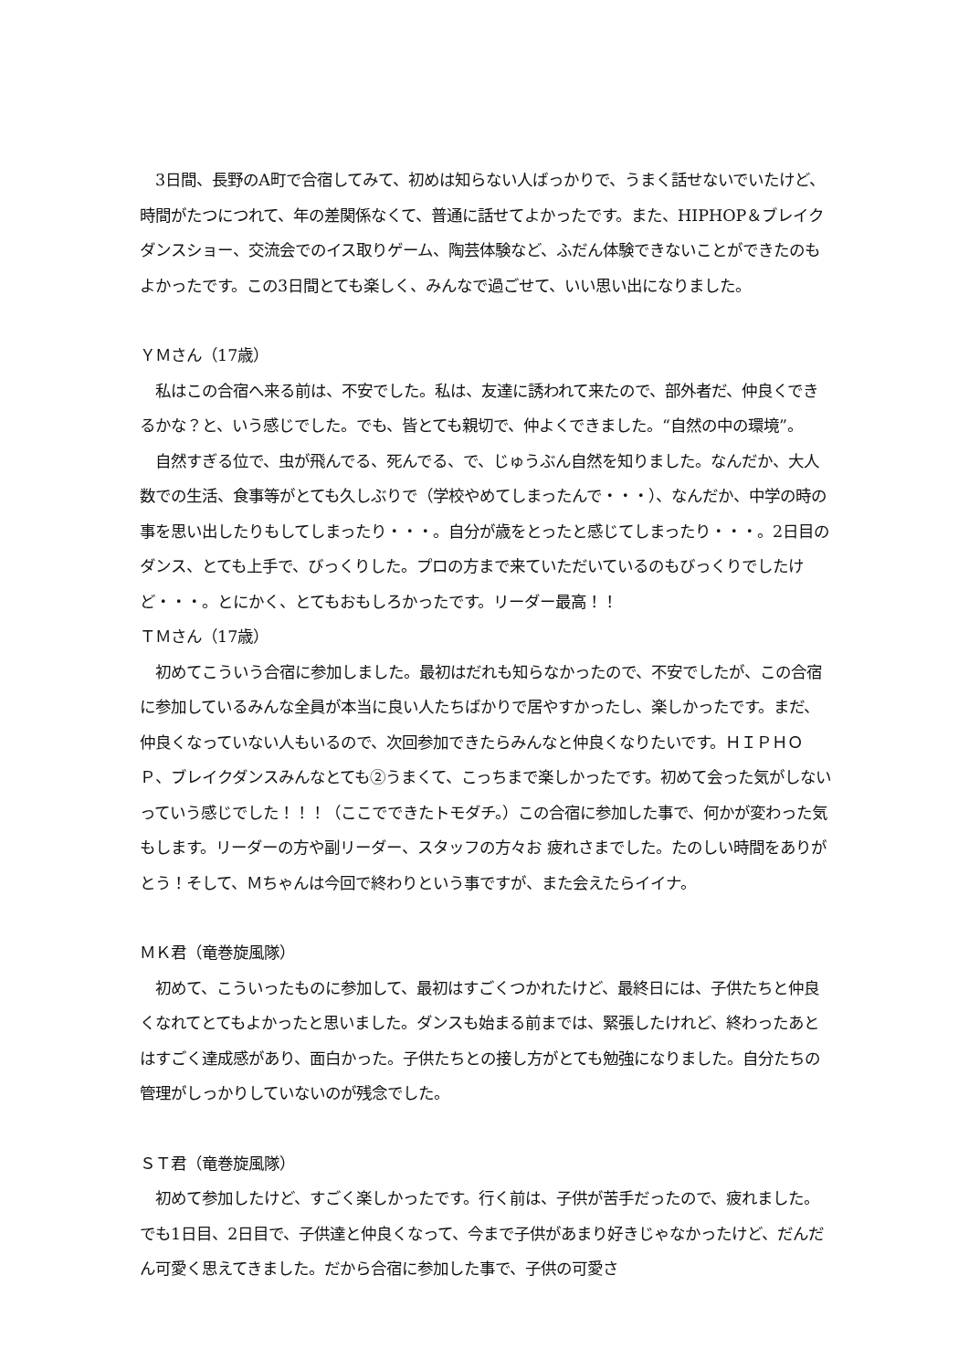3日間、長野のA町で合宿してみて、初めは知らない人ばっかりで、うまく話せないでいたけど、時間がたつにつれて、年の差関係なくて、普通に話せてよかったです。また、HIPHOP＆ブレイクダンスショー、交流会でのイス取りゲーム、陶芸体験など、ふだん体験できないことができたのもよかったです。この3日間とても楽しく、みんなで過ごせて、いい思い出になりました。
ＹＭさん（17歳）
　私はこの合宿へ来る前は、不安でした。私は、友達に誘われて来たので、部外者だ、仲良くできるかな？と、いう感じでした。でも、皆とても親切で、仲よくできました。“自然の中の環境”。
　自然すぎる位で、虫が飛んでる、死んでる、で、じゅうぶん自然を知りました。なんだか、大人数での生活、食事等がとても久しぶりで（学校やめてしまったんで・・・）、なんだか、中学の時の事を思い出したりもしてしまったり・・・。自分が歳をとったと感じてしまったり・・・。2日目のダンス、とても上手で、びっくりした。プロの方まで来ていただいているのもびっくりでしたけど・・・。とにかく、とてもおもしろかったです。リーダー最高！！
ＴＭさん（17歳）
　初めてこういう合宿に参加しました。最初はだれも知らなかったので、不安でしたが、この合宿に参加しているみんな全員が本当に良い人たちばかりで居やすかったし、楽しかったです。まだ、仲良くなっていない人もいるので、次回参加できたらみんなと仲良くなりたいです。ＨＩＰＨＯＰ、ブレイクダンスみんなとても②うまくて、こっちまで楽しかったです。初めて会った気がしないっていう感じでした！！！（ここでできたトモダチ。）この合宿に参加した事で、何かが変わった気もします。リーダーの方や副リーダー、スタッフの方々お 疲れさまでした。たのしい時間をありがとう！そして、Ｍちゃんは今回で終わりという事ですが、また会えたらイイナ。
ＭＫ君（竜巻旋風隊）
　初めて、こういったものに参加して、最初はすごくつかれたけど、最終日には、子供たちと仲良くなれてとてもよかったと思いました。ダンスも始まる前までは、緊張したけれど、終わったあとはすごく達成感があり、面白かった。子供たちとの接し方がとても勉強になりました。自分たちの管理がしっかりしていないのが残念でした。
ＳＴ君（竜巻旋風隊）
　初めて参加したけど、すごく楽しかったです。行く前は、子供が苦手だったので、疲れました。でも1日目、2日目で、子供達と仲良くなって、今まで子供があまり好きじゃなかったけど、だんだん可愛く思えてきました。だから合宿に参加した事で、子供の可愛さ